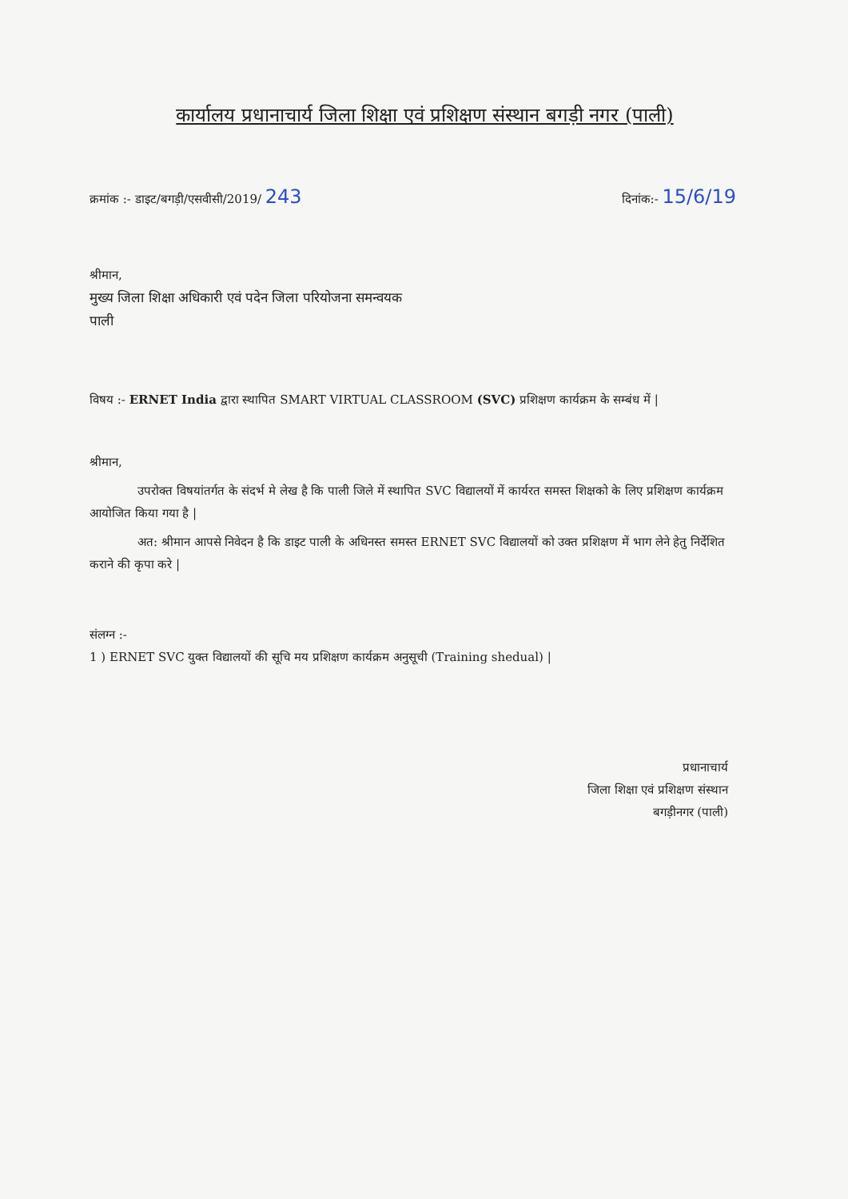कार्यालय प्रधानाचार्य जिला शिक्षा एवं प्रशिक्षण संस्थान बगड़ी नगर (पाली)
क्रमांक :- डाइट/बगड़ी/एसवीसी/2019/ 243 दिनांक:- 15/6/19
श्रीमान,
मुख्य जिला शिक्षा अधिकारी एवं पदेन जिला परियोजना समन्वयक
पाली
विषय :- ERNET India द्वारा स्थापित SMART VIRTUAL CLASSROOM (SVC) प्रशिक्षण कार्यक्रम के सम्बंध में |
श्रीमान,
उपरोक्त विषयांतर्गत के संदर्भ मे लेख है कि पाली जिले में स्थापित SVC विद्यालयों में कार्यरत समस्त शिक्षको के लिए प्रशिक्षण कार्यक्रम आयोजित किया गया है |
अत: श्रीमान आपसे निवेदन है कि डाइट पाली के अधिनस्त समस्त ERNET SVC विद्यालयों को उक्त प्रशिक्षण में भाग लेने हेतु निर्देशित कराने की कृपा करे |
संलग्न :-
1 ) ERNET SVC युक्त विद्यालयों की सूचि मय प्रशिक्षण कार्यक्रम अनुसूची (Training shedual) |
प्रधानाचार्य
जिला शिक्षा एवं प्रशिक्षण संस्थान
बगड़ीनगर (पाली)